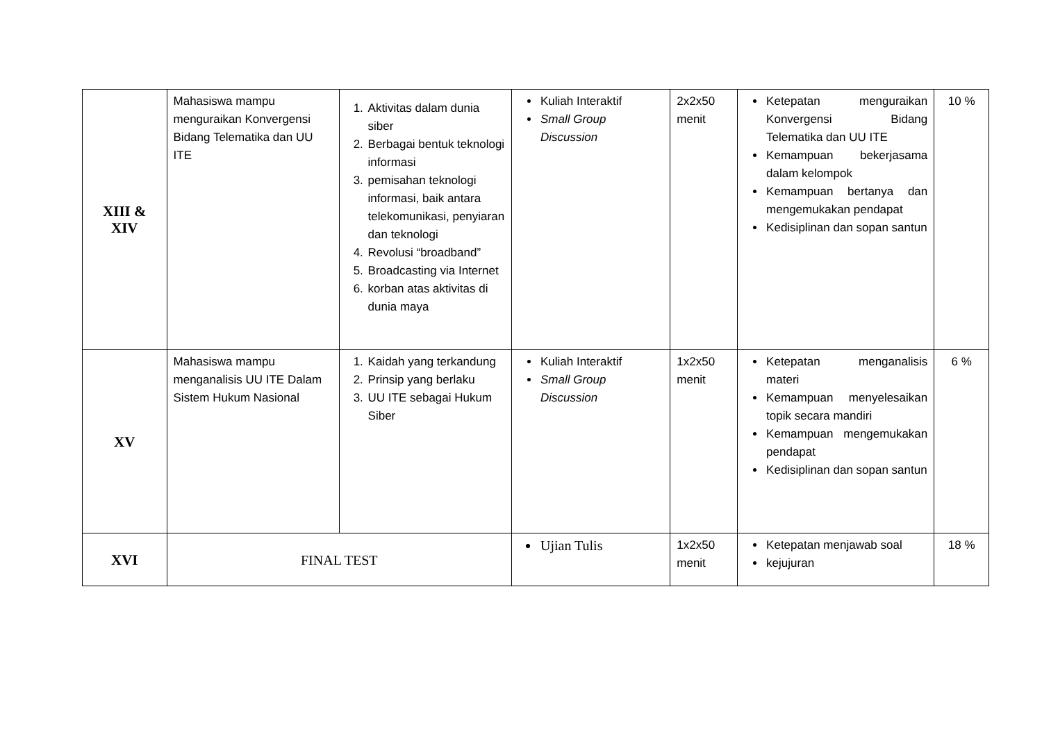| XIII & XIV | Mahasiswa mampu menguraikan Konvergensi Bidang Telematika dan UU ITE | 1. Aktivitas dalam dunia siber 2. Berbagai bentuk teknologi informasi 3. pemisahan teknologi informasi, baik antara telekomunikasi, penyiaran dan teknologi 4. Revolusi “broadband” 5. Broadcasting via Internet 6. korban atas aktivitas di dunia maya | Kuliah Interaktif Small Group Discussion | 2x2x50 menit | Ketepatan menguraikan Konvergensi Bidang Telematika dan UU ITE Kemampuan bekerjasama dalam kelompok Kemampuan bertanya dan mengemukakan pendapat Kedisiplinan dan sopan santun | 10 % |
| XV | Mahasiswa mampu menganalisis UU ITE Dalam Sistem Hukum Nasional | 1. Kaidah yang terkandung 2. Prinsip yang berlaku 3. UU ITE sebagai Hukum Siber | Kuliah Interaktif Small Group Discussion | 1x2x50 menit | Ketepatan menganalisis materi Kemampuan menyelesaikan topik secara mandiri Kemampuan mengemukakan pendapat Kedisiplinan dan sopan santun | 6 % |
| XVI | FINAL TEST | | Ujian Tulis | 1x2x50 menit | Ketepatan menjawab soal kejujuran | 18 % |